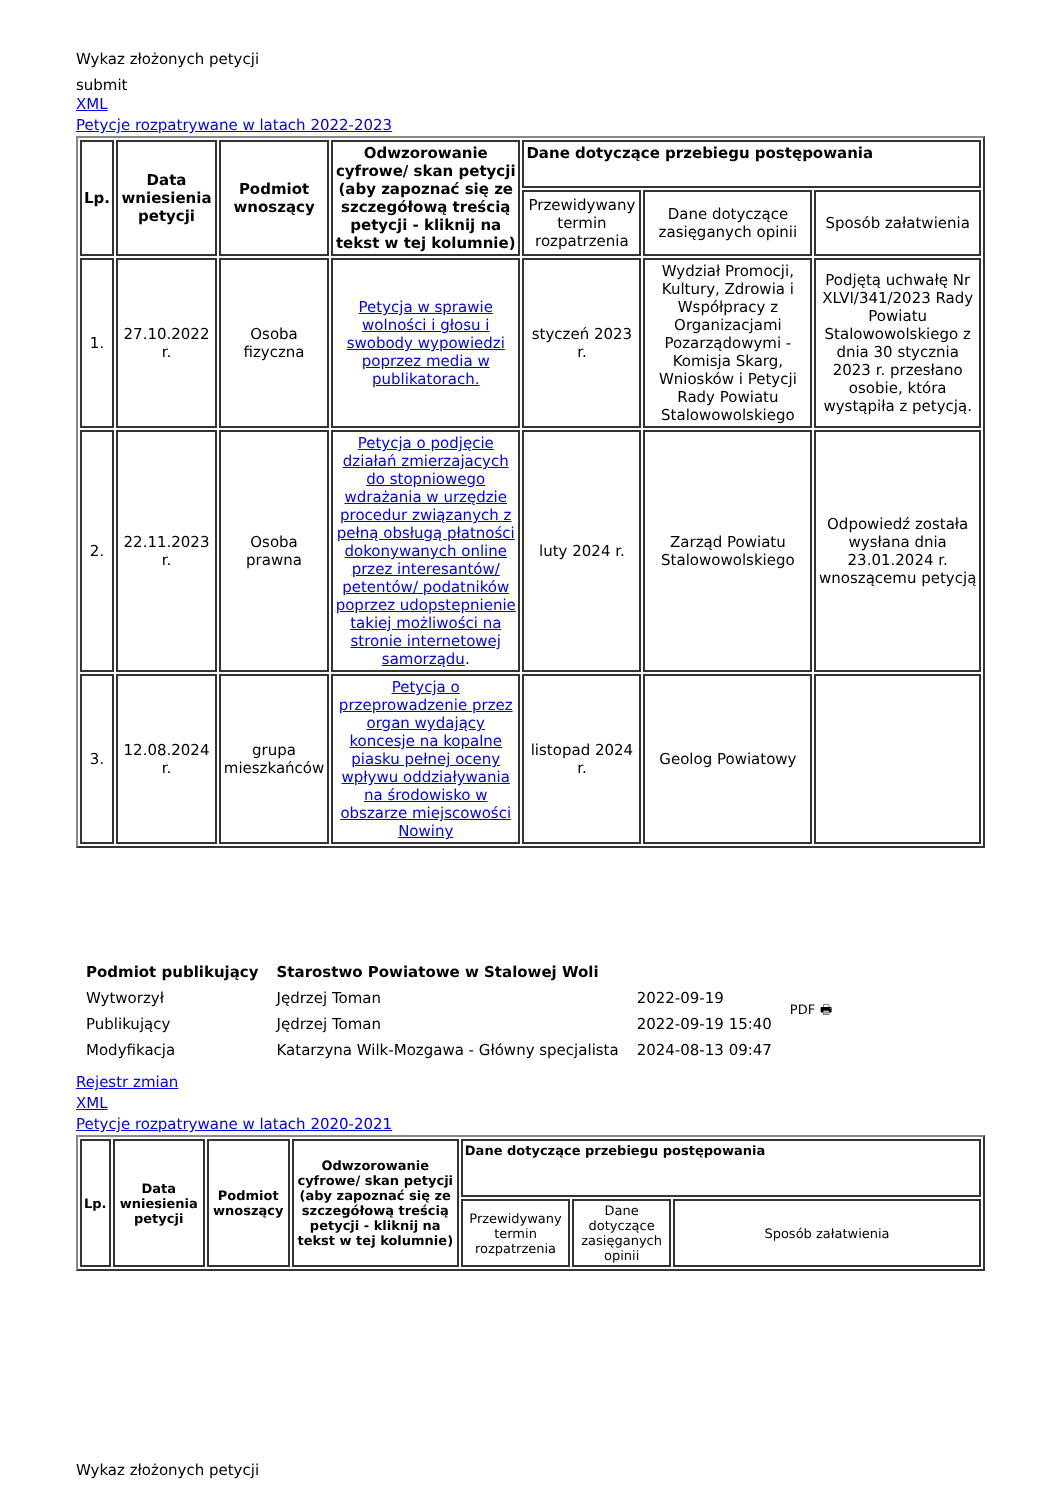Wykaz złożonych petycji
submit
XML
Petycje rozpatrywane w latach 2022-2023
| Lp. | Data wniesienia petycji | Podmiot wnoszący | Odwzorowanie cyfrowe/ skan petycji (aby zapoznać się ze szczegółową treścią petycji - kliknij na tekst w tej kolumnie) | Dane dotyczące przebiegu postępowania | | |
| --- | --- | --- | --- | --- | --- | --- |
| | | | | Przewidywany termin rozpatrzenia | Dane dotyczące zasięganych opinii | Sposób załatwienia |
| 1. | 27.10.2022 r. | Osoba fizyczna | Petycja w sprawie wolności i głosu i swobody wypowiedzi poprzez media w publikatorach. | styczeń 2023 r. | Wydział Promocji, Kultury, Zdrowia i Współpracy z Organizacjami Pozarządowymi - Komisja Skarg, Wniosków i Petycji Rady Powiatu Stalowowolskiego | Podjętą uchwałę Nr XLVI/341/2023 Rady Powiatu Stalowowolskiego z dnia 30 stycznia 2023 r. przesłano osobie, która wystąpiła z petycją. |
| 2. | 22.11.2023 r. | Osoba prawna | Petycja o podjęcie działań zmierzajacych do stopniowego wdrażania w urzędzie procedur związanych z pełną obsługą płatności dokonywanych online przez interesantów/ petentów/ podatników poprzez udopstepnienie takiej możliwości na stronie internetowej samorządu . | luty 2024 r. | Zarząd Powiatu Stalowowolskiego | Odpowiedź została wysłana dnia 23.01.2024 r. wnoszącemu petycją |
| 3. | 12.08.2024 r. | grupa mieszkańców | Petycja o przeprowadzenie przez organ wydający koncesje na kopalne piasku pełnej oceny wpływu oddziaływania na środowisko w obszarze miejscowości Nowiny | listopad 2024 r. | Geolog Powiatowy | |
| Podmiot publikujący | Starostwo Powiatowe w Stalowej Woli | | |
| Wytworzył | Jędrzej Toman | 2022-09-19 | PDF 🖶 |
| Publikujący | Jędrzej Toman | 2022-09-19 15:40 | |
| Modyfikacja | Katarzyna Wilk-Mozgawa - Główny specjalista | 2024-08-13 09:47 | |
Rejestr zmian
XML
Petycje rozpatrywane w latach 2020-2021
| Lp. | Data wniesienia petycji | Podmiot wnoszący | Odwzorowanie cyfrowe/ skan petycji (aby zapoznać się ze szczegółową treścią petycji - kliknij na tekst w tej kolumnie) | Dane dotyczące przebiegu postępowania | | |
| --- | --- | --- | --- | --- | --- | --- |
| | | | | Przewidywany termin rozpatrzenia | Dane dotyczące zasięganych opinii | Sposób załatwienia |
Wykaz złożonych petycji